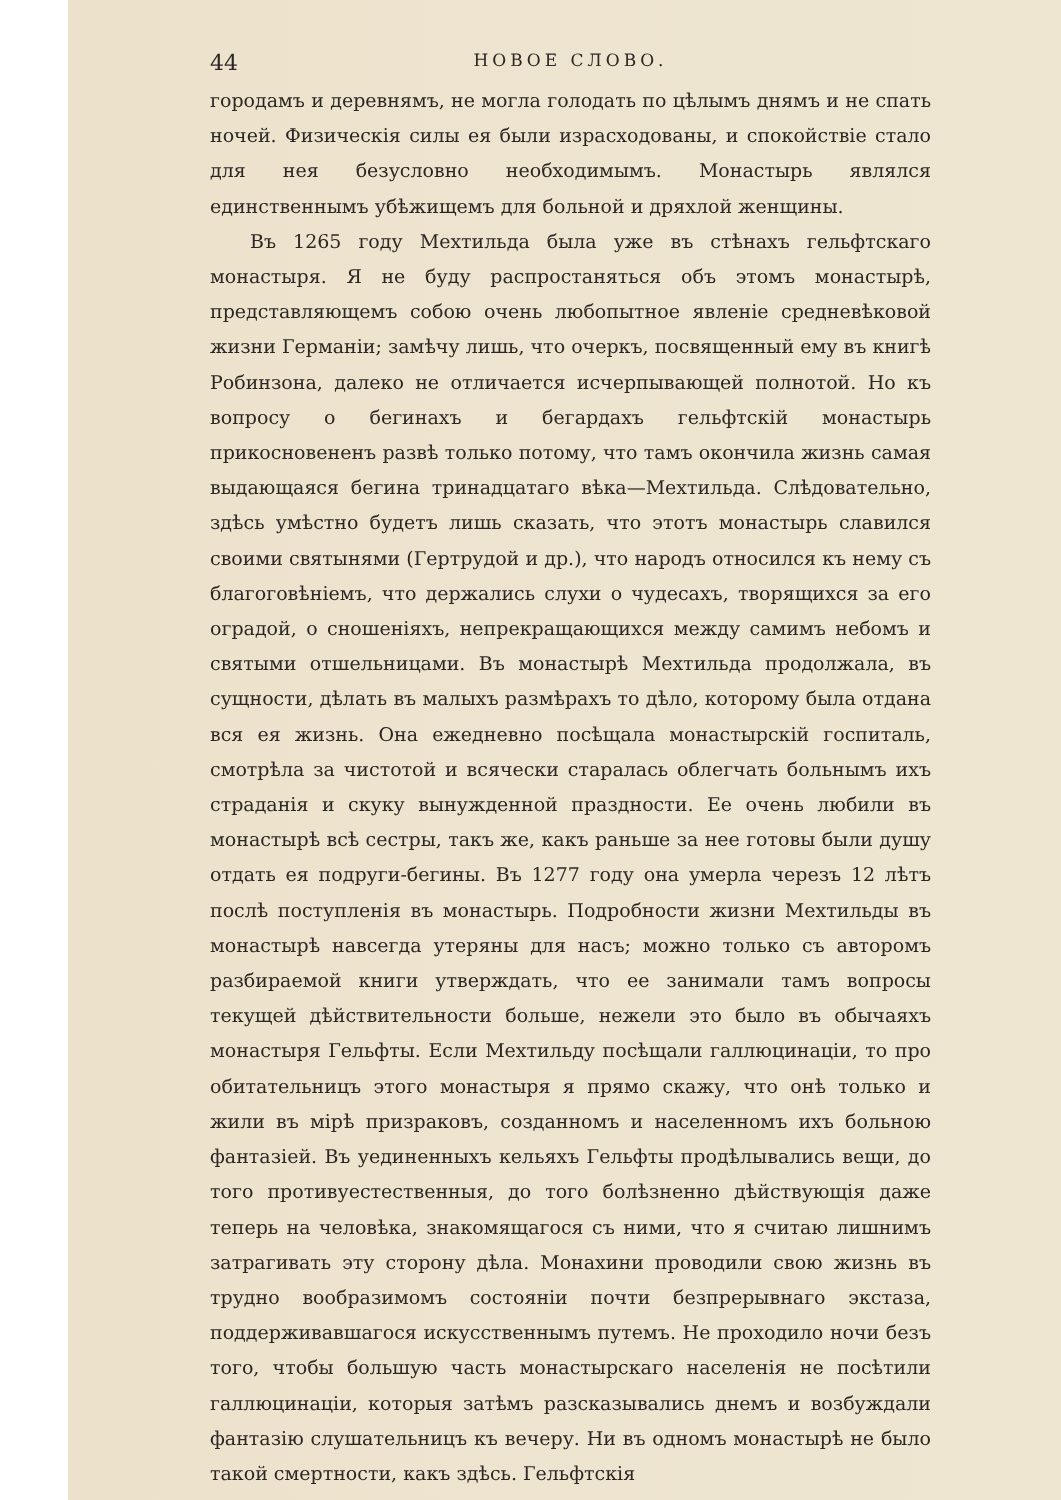44 НОВОЕ СЛОВО.
городамъ и деревнямъ, не могла голодать по цѣлымъ днямъ и не спать ночей. Физическія силы ея были израсходованы, и спокойствіе стало для нея безусловно необходимымъ. Монастырь являлся единственнымъ убѣжищемъ для больной и дряхлой женщины.
Въ 1265 году Мехтильда была уже въ стѣнахъ гельфтскаго монастыря. Я не буду распростаняться объ этомъ монастырѣ, представляющемъ собою очень любопытное явленіе средневѣковой жизни Германіи; замѣчу лишь, что очеркъ, посвященный ему въ книгѣ Робинзона, далеко не отличается исчерпывающей полнотой. Но къ вопросу о бегинахъ и бегардахъ гельфтскій монастырь прикосновененъ развѣ только потому, что тамъ окончила жизнь самая выдающаяся бегина тринадцатаго вѣка—Мехтильда. Слѣдовательно, здѣсь умѣстно будетъ лишь сказать, что этотъ монастырь славился своими святынями (Гертрудой и др.), что народъ относился къ нему съ благоговѣніемъ, что держались слухи о чудесахъ, творящихся за его оградой, о сношеніяхъ, непрекращающихся между самимъ небомъ и святыми отшельницами. Въ монастырѣ Мехтильда продолжала, въ сущности, дѣлать въ малыхъ размѣрахъ то дѣло, которому была отдана вся ея жизнь. Она ежедневно посѣщала монастырскій госпиталь, смотрѣла за чистотой и всячески старалась облегчать больнымъ ихъ страданія и скуку вынужденной праздности. Ее очень любили въ монастырѣ всѣ сестры, такъ же, какъ раньше за нее готовы были душу отдать ея подруги-бегины. Въ 1277 году она умерла черезъ 12 лѣтъ послѣ поступленія въ монастырь. Подробности жизни Мехтильды въ монастырѣ навсегда утеряны для насъ; можно только съ авторомъ разбираемой книги утверждать, что ее занимали тамъ вопросы текущей дѣйствительности больше, нежели это было въ обычаяхъ монастыря Гельфты. Если Мехтильду посѣщали галлюцинаціи, то про обитательницъ этого монастыря я прямо скажу, что онѣ только и жили въ мірѣ призраковъ, созданномъ и населенномъ ихъ больною фантазіей. Въ уединенныхъ кельяхъ Гельфты продѣлывались вещи, до того противуестественныя, до того болѣзненно дѣйствующія даже теперь на человѣка, знакомящагося съ ними, что я считаю лишнимъ затрагивать эту сторону дѣла. Монахини проводили свою жизнь въ трудно вообразимомъ состояніи почти безпрерывнаго экстаза, поддерживавшагося искусственнымъ путемъ. Не проходило ночи безъ того, чтобы большую часть монастырскаго населенія не посѣтили галлюцинаціи, которыя затѣмъ разсказывались днемъ и возбуждали фантазію слушательницъ къ вечеру. Ни въ одномъ монастырѣ не было такой смертности, какъ здѣсь. Гельфтскія